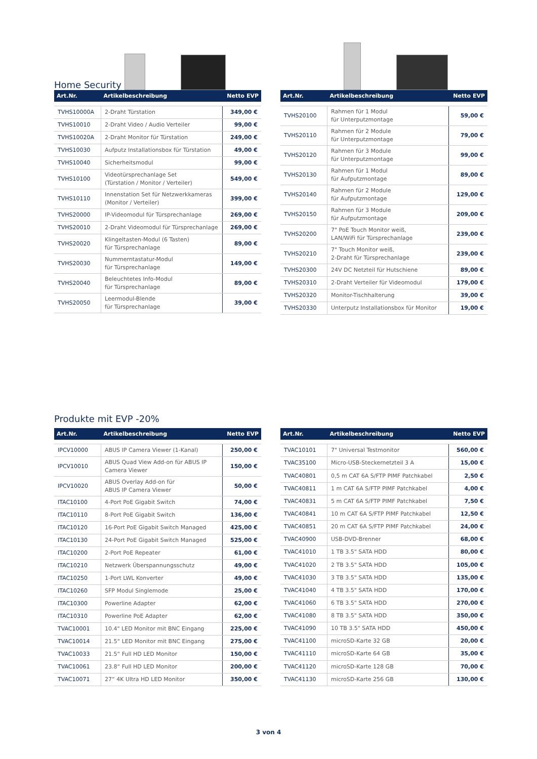Home Security
| Art.Nr. | Artikelbeschreibung | Netto EVP |
| --- | --- | --- |
| TVHS10000A | 2-Draht Türstation | 349,00 € |
| TVHS10010 | 2-Draht Video / Audio Verteiler | 99,00 € |
| TVHS10020A | 2-Draht Monitor für Türstation | 249,00 € |
| TVHS10030 | Aufputz Installationsbox für Türstation | 49,00 € |
| TVHS10040 | Sicherheitsmodul | 99,00 € |
| TVHS10100 | Videotürsprechanlage Set (Türstation / Monitor / Verteiler) | 549,00 € |
| TVHS10110 | Innenstation Set für Netzwerkkameras (Monitor / Verteiler) | 399,00 € |
| TVHS20000 | IP-Videomodul für Türsprechanlage | 269,00 € |
| TVHS20010 | 2-Draht Videomodul für Türsprechanlage | 269,00 € |
| TVHS20020 | Klingeltasten-Modul (6 Tasten) für Türsprechanlage | 89,00 € |
| TVHS20030 | Nummerntastatur-Modul für Türsprechanlage | 149,00 € |
| TVHS20040 | Beleuchtetes Info-Modul für Türsprechanlage | 89,00 € |
| TVHS20050 | Leermodul-Blende für Türsprechanlage | 39,00 € |
| Art.Nr. | Artikelbeschreibung | Netto EVP |
| --- | --- | --- |
| TVHS20100 | Rahmen für 1 Modul für Unterputzmontage | 59,00 € |
| TVHS20110 | Rahmen für 2 Module für Unterputzmontage | 79,00 € |
| TVHS20120 | Rahmen für 3 Module für Unterputzmontage | 99,00 € |
| TVHS20130 | Rahmen für 1 Modul für Aufputzmontage | 89,00 € |
| TVHS20140 | Rahmen für 2 Module für Aufputzmontage | 129,00 € |
| TVHS20150 | Rahmen für 3 Module für Aufputzmontage | 209,00 € |
| TVHS20200 | 7" PoE Touch Monitor weiß, LAN/WiFi für Türsprechanlage | 239,00 € |
| TVHS20210 | 7" Touch Monitor weiß, 2-Draht für Türsprechanlage | 239,00 € |
| TVHS20300 | 24V DC Netzteil für Hutschiene | 89,00 € |
| TVHS20310 | 2-Draht Verteiler für Videomodul | 179,00 € |
| TVHS20320 | Monitor-Tischhalterung | 39,00 € |
| TVHS20330 | Unterputz Installationsbox für Monitor | 19,00 € |
Produkte mit EVP -20%
| Art.Nr. | Artikelbeschreibung | Netto EVP |
| --- | --- | --- |
| IPCV10000 | ABUS IP Camera Viewer (1-Kanal) | 250,00 € |
| IPCV10010 | ABUS Quad View Add-on für ABUS IP Camera Viewer | 150,00 € |
| IPCV10020 | ABUS Overlay Add-on für ABUS IP Camera Viewer | 50,00 € |
| ITAC10100 | 4-Port PoE Gigabit Switch | 74,00 € |
| ITAC10110 | 8-Port PoE Gigabit Switch | 136,00 € |
| ITAC10120 | 16-Port PoE Gigabit Switch Managed | 425,00 € |
| ITAC10130 | 24-Port PoE Gigabit Switch Managed | 525,00 € |
| ITAC10200 | 2-Port PoE Repeater | 61,00 € |
| ITAC10210 | Netzwerk Überspannungsschutz | 49,00 € |
| ITAC10250 | 1-Port LWL Konverter | 49,00 € |
| ITAC10260 | SFP Modul Singlemode | 25,00 € |
| ITAC10300 | Powerline Adapter | 62,00 € |
| ITAC10310 | Powerline PoE Adapter | 62,00 € |
| TVAC10001 | 10.4" LED Monitor mit BNC Eingang | 225,00 € |
| TVAC10014 | 21.5“ LED Monitor mit BNC Eingang | 275,00 € |
| TVAC10033 | 21.5“ Full HD LED Monitor | 150,00 € |
| TVAC10061 | 23.8“ Full HD LED Monitor | 200,00 € |
| TVAC10071 | 27“ 4K Ultra HD LED Monitor | 350,00 € |
| Art.Nr. | Artikelbeschreibung | Netto EVP |
| --- | --- | --- |
| TVAC10101 | 7" Universal Testmonitor | 560,00 € |
| TVAC35100 | Micro-USB-Steckernetzteil 3 A | 15,00 € |
| TVAC40801 | 0,5 m CAT 6A S/FTP PIMF Patchkabel | 2,50 € |
| TVAC40811 | 1 m CAT 6A S/FTP PIMF Patchkabel | 4,00 € |
| TVAC40831 | 5 m CAT 6A S/FTP PIMF Patchkabel | 7,50 € |
| TVAC40841 | 10 m CAT 6A S/FTP PIMF Patchkabel | 12,50 € |
| TVAC40851 | 20 m CAT 6A S/FTP PIMF Patchkabel | 24,00 € |
| TVAC40900 | USB-DVD-Brenner | 68,00 € |
| TVAC41010 | 1 TB 3.5" SATA HDD | 80,00 € |
| TVAC41020 | 2 TB 3.5" SATA HDD | 105,00 € |
| TVAC41030 | 3 TB 3.5" SATA HDD | 135,00 € |
| TVAC41040 | 4 TB 3.5" SATA HDD | 170,00 € |
| TVAC41060 | 6 TB 3.5" SATA HDD | 270,00 € |
| TVAC41080 | 8 TB 3.5" SATA HDD | 350,00 € |
| TVAC41090 | 10 TB 3.5" SATA HDD | 450,00 € |
| TVAC41100 | microSD-Karte 32 GB | 20,00 € |
| TVAC41110 | microSD-Karte 64 GB | 35,00 € |
| TVAC41120 | microSD-Karte 128 GB | 70,00 € |
| TVAC41130 | microSD-Karte 256 GB | 130,00 € |
3 von 4